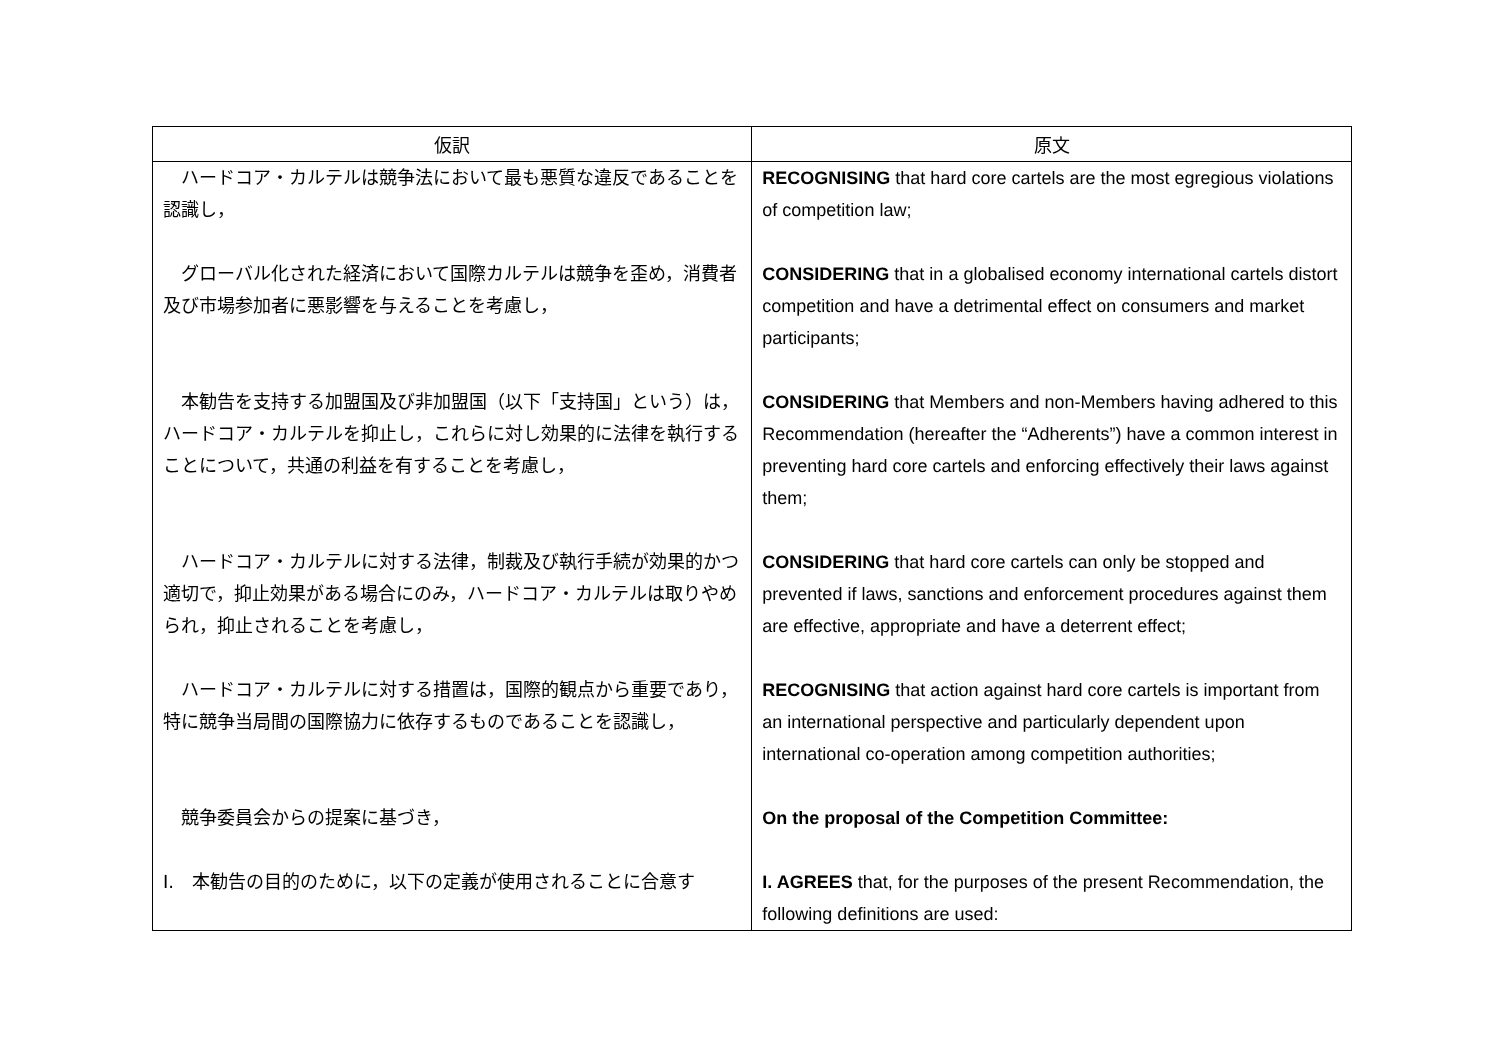| 仮訳 | 原文 |
| --- | --- |
| ハードコア・カルテルは競争法において最も悪質な違反であることを認識し， | RECOGNISING that hard core cartels are the most egregious violations of competition law; |
| グローバル化された経済において国際カルテルは競争を歪め，消費者及び市場参加者に悪影響を与えることを考慮し， | CONSIDERING that in a globalised economy international cartels distort competition and have a detrimental effect on consumers and market participants; |
| 本勧告を支持する加盟国及び非加盟国（以下「支持国」という）は，ハードコア・カルテルを抑止し，これらに対し効果的に法律を執行することについて，共通の利益を有することを考慮し， | CONSIDERING that Members and non-Members having adhered to this Recommendation (hereafter the “Adherents”) have a common interest in preventing hard core cartels and enforcing effectively their laws against them; |
| ハードコア・カルテルに対する法律，制裁及び執行手続が効果的かつ適切で，抑止効果がある場合にのみ，ハードコア・カルテルは取りやめられ，抑止されることを考慮し， | CONSIDERING that hard core cartels can only be stopped and prevented if laws, sanctions and enforcement procedures against them are effective, appropriate and have a deterrent effect; |
| ハードコア・カルテルに対する措置は，国際的観点から重要であり，特に競争当局間の国際協力に依存するものであることを認識し， | RECOGNISING that action against hard core cartels is important from an international perspective and particularly dependent upon international co-operation among competition authorities; |
| 競争委員会からの提案に基づき， | On the proposal of the Competition Committee: |
| I. 本勧告の目的のために，以下の定義が使用されることに合意す | I. AGREES that, for the purposes of the present Recommendation, the following definitions are used: |